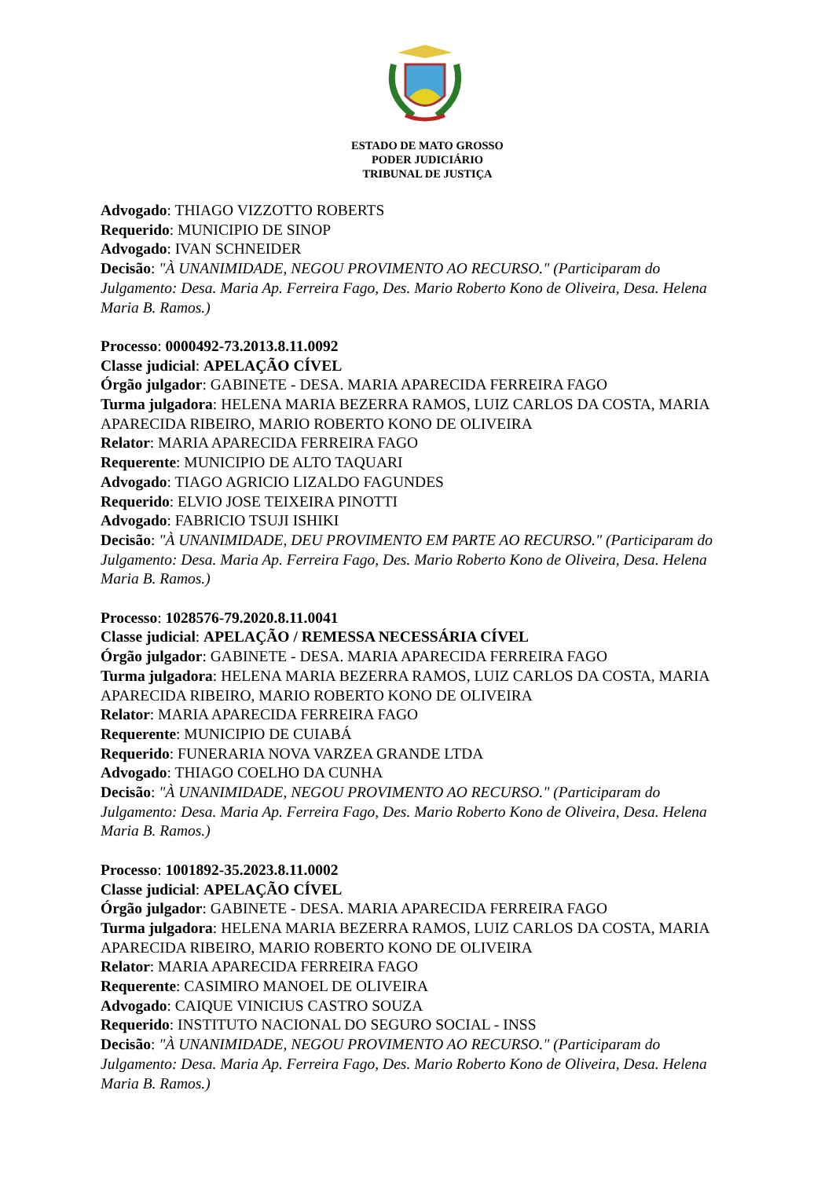ESTADO DE MATO GROSSO
PODER JUDICIÁRIO
TRIBUNAL DE JUSTIÇA
Advogado: THIAGO VIZZOTTO ROBERTS
Requerido: MUNICIPIO DE SINOP
Advogado: IVAN SCHNEIDER
Decisão: "À UNANIMIDADE, NEGOU PROVIMENTO AO RECURSO." (Participaram do Julgamento: Desa. Maria Ap. Ferreira Fago, Des. Mario Roberto Kono de Oliveira, Desa. Helena Maria B. Ramos.)
Processo: 0000492-73.2013.8.11.0092
Classe judicial: APELAÇÃO CÍVEL
Órgão julgador: GABINETE - DESA. MARIA APARECIDA FERREIRA FAGO
Turma julgadora: HELENA MARIA BEZERRA RAMOS, LUIZ CARLOS DA COSTA, MARIA APARECIDA RIBEIRO, MARIO ROBERTO KONO DE OLIVEIRA
Relator: MARIA APARECIDA FERREIRA FAGO
Requerente: MUNICIPIO DE ALTO TAQUARI
Advogado: TIAGO AGRICIO LIZALDO FAGUNDES
Requerido: ELVIO JOSE TEIXEIRA PINOTTI
Advogado: FABRICIO TSUJI ISHIKI
Decisão: "À UNANIMIDADE, DEU PROVIMENTO EM PARTE AO RECURSO." (Participaram do Julgamento: Desa. Maria Ap. Ferreira Fago, Des. Mario Roberto Kono de Oliveira, Desa. Helena Maria B. Ramos.)
Processo: 1028576-79.2020.8.11.0041
Classe judicial: APELAÇÃO / REMESSA NECESSÁRIA CÍVEL
Órgão julgador: GABINETE - DESA. MARIA APARECIDA FERREIRA FAGO
Turma julgadora: HELENA MARIA BEZERRA RAMOS, LUIZ CARLOS DA COSTA, MARIA APARECIDA RIBEIRO, MARIO ROBERTO KONO DE OLIVEIRA
Relator: MARIA APARECIDA FERREIRA FAGO
Requerente: MUNICIPIO DE CUIABÁ
Requerido: FUNERARIA NOVA VARZEA GRANDE LTDA
Advogado: THIAGO COELHO DA CUNHA
Decisão: "À UNANIMIDADE, NEGOU PROVIMENTO AO RECURSO." (Participaram do Julgamento: Desa. Maria Ap. Ferreira Fago, Des. Mario Roberto Kono de Oliveira, Desa. Helena Maria B. Ramos.)
Processo: 1001892-35.2023.8.11.0002
Classe judicial: APELAÇÃO CÍVEL
Órgão julgador: GABINETE - DESA. MARIA APARECIDA FERREIRA FAGO
Turma julgadora: HELENA MARIA BEZERRA RAMOS, LUIZ CARLOS DA COSTA, MARIA APARECIDA RIBEIRO, MARIO ROBERTO KONO DE OLIVEIRA
Relator: MARIA APARECIDA FERREIRA FAGO
Requerente: CASIMIRO MANOEL DE OLIVEIRA
Advogado: CAIQUE VINICIUS CASTRO SOUZA
Requerido: INSTITUTO NACIONAL DO SEGURO SOCIAL - INSS
Decisão: "À UNANIMIDADE, NEGOU PROVIMENTO AO RECURSO." (Participaram do Julgamento: Desa. Maria Ap. Ferreira Fago, Des. Mario Roberto Kono de Oliveira, Desa. Helena Maria B. Ramos.)